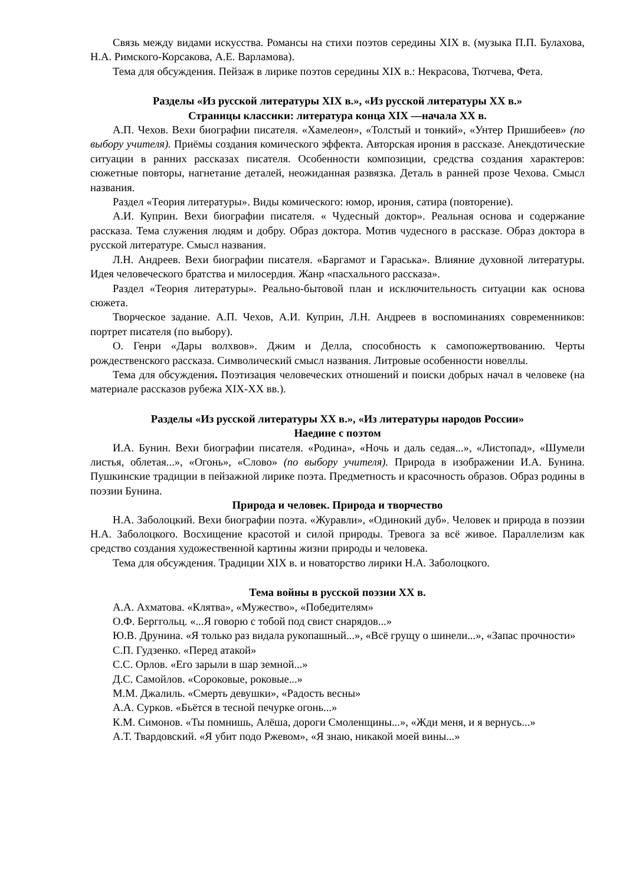Связь между видами искусства. Романсы на стихи поэтов середины XIX в. (музыка П.П. Булахова, Н.А. Римского-Корсакова, А.Е. Варламова).
Тема для обсуждения. Пейзаж в лирике поэтов середины XIX в.: Некрасова, Тютчева, Фета.
Разделы «Из русской литературы XIX в.», «Из русской литературы XX в.»
Страницы классики: литература конца XIX —начала XX в.
А.П. Чехов. Вехи биографии писателя. «Хамелеон», «Толстый и тонкий», «Унтер Пришибеев» (по выбору учителя). Приёмы создания комического эффекта. Авторская ирония в рассказе. Анекдотические ситуации в ранних рассказах писателя. Особенности композиции, средства создания характеров: сюжетные повторы, нагнетание деталей, неожиданная развязка. Деталь в ранней прозе Чехова. Смысл названия.
Раздел «Теория литературы». Виды комического: юмор, ирония, сатира (повторение).
А.И. Куприн. Вехи биографии писателя. « Чудесный доктор». Реальная основа и содержание рассказа. Тема служения людям и добру. Образ доктора. Мотив чудесного в рассказе. Образ доктора в русской литературе. Смысл названия.
Л.Н. Андреев. Вехи биографии писателя. «Баргамот и Гараська». Влияние духовной литературы. Идея человеческого братства и милосердия. Жанр «пасхального рассказа».
Раздел «Теория литературы». Реально-бытовой план и исключительность ситуации как основа сюжета.
Творческое задание. А.П. Чехов, А.И. Куприн, Л.Н. Андреев в воспоминаниях современников: портрет писателя (по выбору).
О. Генри «Дары волхвов». Джим и Делла, способность к самопожертвованию. Черты рождественского рассказа. Символический смысл названия. Литровые особенности новеллы.
Тема для обсуждения. Поэтизация человеческих отношений и поиски добрых начал в человеке (на материале рассказов рубежа XIX-XX вв.).
Разделы «Из русской литературы XX в.», «Из литературы народов России»
Наедине с поэтом
И.А. Бунин. Вехи биографии писателя. «Родина», «Ночь и даль седая...», «Листопад», «Шумели листья, облетая...», «Огонь», «Слово» (по выбору учителя). Природа в изображении И.А. Бунина. Пушкинские традиции в пейзажной лирике поэта. Предметность и красочность образов. Образ родины в поэзии Бунина.
Природа и человек. Природа и творчество
Н.А. Заболоцкий. Вехи биографии поэта. «Журавли», «Одинокий дуб». Человек и природа в поэзии Н.А. Заболоцкого. Восхищение красотой и силой природы. Тревога за всё живое. Параллелизм как средство создания художественной картины жизни природы и человека.
Тема для обсуждения. Традиции XIX в. и новаторство лирики Н.А. Заболоцкого.
Тема войны в русской поэзии XX в.
А.А. Ахматова. «Клятва», «Мужество», «Победителям»
О.Ф. Берггольц. «...Я говорю с тобой под свист снарядов...»
Ю.В. Друнина. «Я только раз видала рукопашный...», «Всё грущу о шинели...», «Запас прочности»
С.П. Гудзенко. «Перед атакой»
С.С. Орлов. «Его зарыли в шар земной...»
Д.С. Самойлов. «Сороковые, роковые...»
М.М. Джалиль. «Смерть девушки», «Радость весны»
А.А. Сурков. «Бьётся в тесной печурке огонь...»
К.М. Симонов. «Ты помнишь, Алёша, дороги Смоленщины...», «Жди меня, и я вернусь...»
А.Т. Твардовский. «Я убит подо Ржевом», «Я знаю, никакой моей вины...»